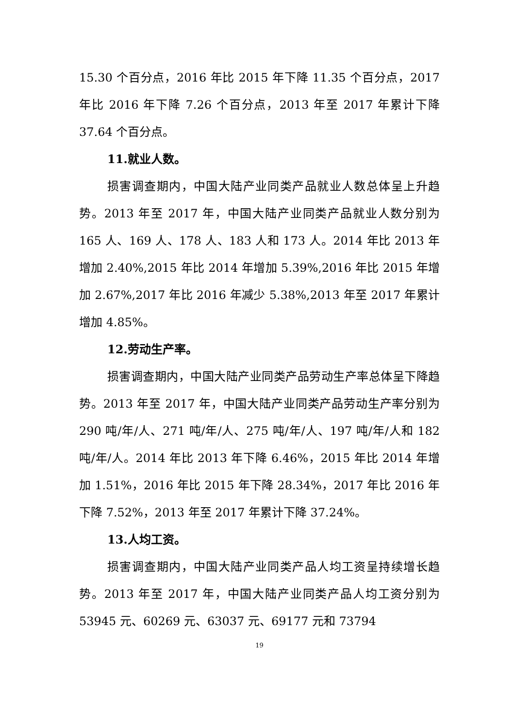15.30 个百分点，2016 年比 2015 年下降 11.35 个百分点，2017 年比 2016 年下降 7.26 个百分点，2013 年至 2017 年累计下降 37.64 个百分点。
11.就业人数。
损害调查期内，中国大陆产业同类产品就业人数总体呈上升趋势。2013 年至 2017 年，中国大陆产业同类产品就业人数分别为 165 人、169 人、178 人、183 人和 173 人。2014 年比 2013 年增加 2.40%,2015 年比 2014 年增加 5.39%,2016 年比 2015 年增加 2.67%,2017 年比 2016 年减少 5.38%,2013 年至 2017 年累计增加 4.85%。
12.劳动生产率。
损害调查期内，中国大陆产业同类产品劳动生产率总体呈下降趋势。2013 年至 2017 年，中国大陆产业同类产品劳动生产率分别为 290 吨/年/人、271 吨/年/人、275 吨/年/人、197 吨/年/人和 182 吨/年/人。2014 年比 2013 年下降 6.46%，2015 年比 2014 年增加 1.51%，2016 年比 2015 年下降 28.34%，2017 年比 2016 年下降 7.52%，2013 年至 2017 年累计下降 37.24%。
13.人均工资。
损害调查期内，中国大陆产业同类产品人均工资呈持续增长趋势。2013 年至 2017 年，中国大陆产业同类产品人均工资分别为 53945 元、60269 元、63037 元、69177 元和 73794
19